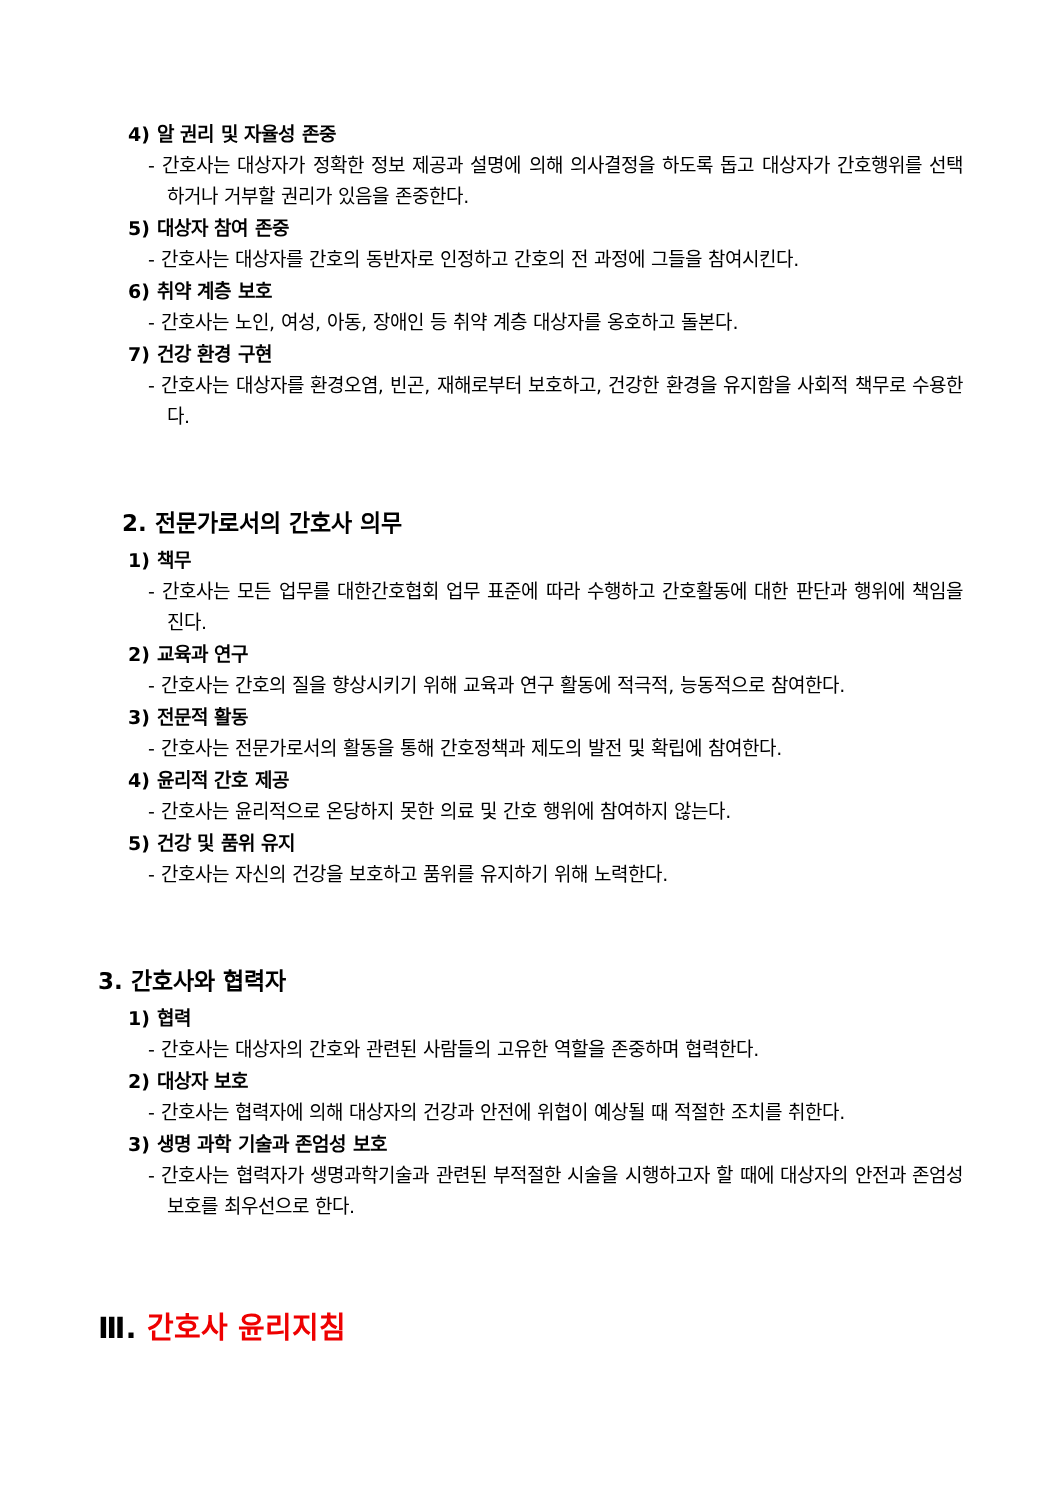4) 알 권리 및 자율성 존중
- 간호사는 대상자가 정확한 정보 제공과 설명에 의해 의사결정을 하도록 돕고 대상자가 간호행위를 선택하거나 거부할 권리가 있음을 존중한다.
5) 대상자 참여 존중
- 간호사는 대상자를 간호의 동반자로 인정하고 간호의 전 과정에 그들을 참여시킨다.
6) 취약 계층 보호
- 간호사는 노인, 여성, 아동, 장애인 등 취약 계층 대상자를 옹호하고 돌본다.
7) 건강 환경 구현
- 간호사는 대상자를 환경오염, 빈곤, 재해로부터 보호하고, 건강한 환경을 유지함을 사회적 책무로 수용한다.
2. 전문가로서의 간호사 의무
1) 책무
- 간호사는 모든 업무를 대한간호협회 업무 표준에 따라 수행하고 간호활동에 대한 판단과 행위에 책임을 진다.
2) 교육과 연구
- 간호사는 간호의 질을 향상시키기 위해 교육과 연구 활동에 적극적, 능동적으로 참여한다.
3) 전문적 활동
- 간호사는 전문가로서의 활동을 통해 간호정책과 제도의 발전 및 확립에 참여한다.
4) 윤리적 간호 제공
- 간호사는 윤리적으로 온당하지 못한 의료 및 간호 행위에 참여하지 않는다.
5) 건강 및 품위 유지
- 간호사는 자신의 건강을 보호하고 품위를 유지하기 위해 노력한다.
3. 간호사와 협력자
1) 협력
- 간호사는 대상자의 간호와 관련된 사람들의 고유한 역할을 존중하며 협력한다.
2) 대상자 보호
- 간호사는 협력자에 의해 대상자의 건강과 안전에 위협이 예상될 때 적절한 조치를 취한다.
3) 생명 과학 기술과 존엄성 보호
- 간호사는 협력자가 생명과학기술과 관련된 부적절한 시술을 시행하고자 할 때에 대상자의 안전과 존엄성 보호를 최우선으로 한다.
Ⅲ. 간호사 윤리지침